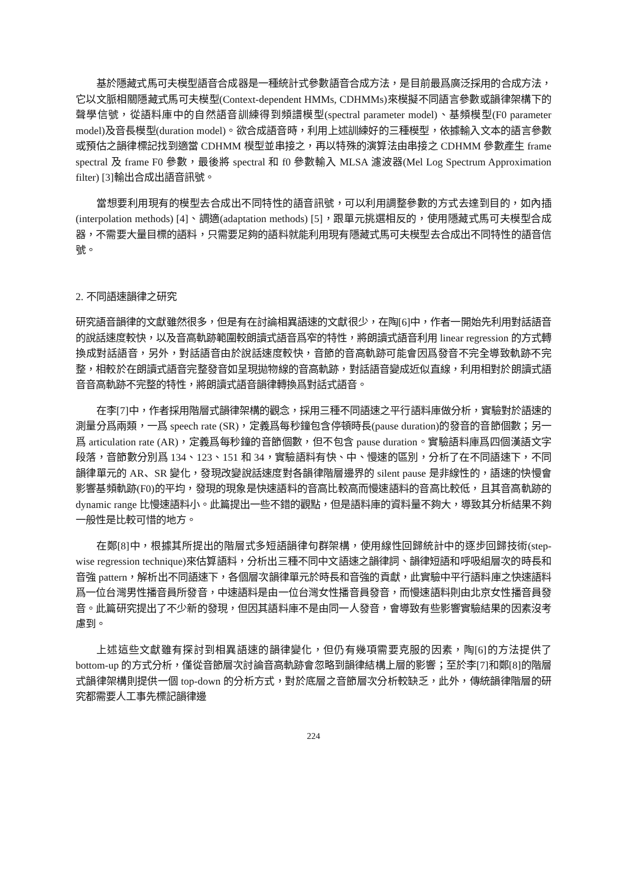基於隱藏式馬可夫模型語音合成器是一種統計式參數語音合成方法，是目前最爲廣泛採用的合成方法，它以文脈相關隱藏式馬可夫模型(Context-dependent HMMs, CDHMMs)來模擬不同語言參數或韻律架構下的聲學信號，從語料庫中的自然語音訓練得到頻譜模型(spectral parameter model)、基頻模型(F0 parameter model)及音長模型(duration model)。欲合成語音時，利用上述訓練好的三種模型，依據輸入文本的語言參數或預估之韻律標記找到適當 CDHMM 模型並串接之，再以特殊的演算法由串接之 CDHMM 參數產生 frame spectral 及 frame F0 參數，最後將 spectral 和 f0 參數輸入 MLSA 濾波器(Mel Log Spectrum Approximation filter) [3]輸出合成出語音訊號。
當想要利用現有的模型去合成出不同特性的語音訊號，可以利用調整參數的方式去達到目的，如內插(interpolation methods) [4]、調適(adaptation methods) [5]，跟單元挑選相反的，使用隱藏式馬可夫模型合成器，不需要大量目標的語料，只需要足夠的語料就能利用現有隱藏式馬可夫模型去合成出不同特性的語音信號。
2. 不同語速韻律之研究
研究語音韻律的文獻雖然很多，但是有在討論相異語速的文獻很少，在陶[6]中，作者一開始先利用對話語音的說話速度較快，以及音高軌跡範圍較朗讀式語音爲窄的特性，將朗讀式語音利用 linear regression 的方式轉換成對話語音，另外，對話語音由於說話速度較快，音節的音高軌跡可能會因爲發音不完全導致軌跡不完整，相較於在朗讀式語音完整發音如呈現拋物線的音高軌跡，對話語音變成近似直線，利用相對於朗讀式語音音高軌跡不完整的特性，將朗讀式語音韻律轉換爲對話式語音。
在李[7]中，作者採用階層式韻律架構的觀念，採用三種不同語速之平行語料庫做分析，實驗對於語速的測量分爲兩類，一爲 speech rate (SR)，定義爲每秒鐘包含停頓時長(pause duration)的發音的音節個數；另一爲 articulation rate (AR)，定義爲每秒鐘的音節個數，但不包含 pause duration。實驗語料庫爲四個漢語文字段落，音節數分別爲 134、123、151 和 34，實驗語料有快、中、慢速的區別，分析了在不同語速下，不同韻律單元的 AR、SR 變化，發現改變說話速度對各韻律階層邊界的 silent pause 是非線性的，語速的快慢會影響基頻軌跡(F0)的平均，發現的現象是快速語料的音高比較高而慢速語料的音高比較低，且其音高軌跡的 dynamic range 比慢速語料小。此篇提出一些不錯的觀點，但是語料庫的資料量不夠大，導致其分析結果不夠一般性是比較可惜的地方。
在鄭[8]中，根據其所提出的階層式多短語韻律句群架構，使用線性回歸統計中的逐步回歸技術(step-wise regression technique)來估算語料，分析出三種不同中文語速之韻律詞、韻律短語和呼吸組層次的時長和音強 pattern，解析出不同語速下，各個層次韻律單元於時長和音強的貢獻，此實驗中平行語料庫之快速語料爲一位台灣男性播音員所發音，中速語料是由一位台灣女性播音員發音，而慢速語料則由北京女性播音員發音。此篇研究提出了不少新的發現，但因其語料庫不是由同一人發音，會導致有些影響實驗結果的因素沒考慮到。
上述這些文獻雖有探討到相異語速的韻律變化，但仍有幾項需要克服的因素，陶[6]的方法提供了 bottom-up 的方式分析，僅從音節層次討論音高軌跡會忽略到韻律結構上層的影響；至於李[7]和鄭[8]的階層式韻律架構則提供一個 top-down 的分析方式，對於底層之音節層次分析較缺乏，此外，傳統韻律階層的研究都需要人工事先標記韻律邊
224